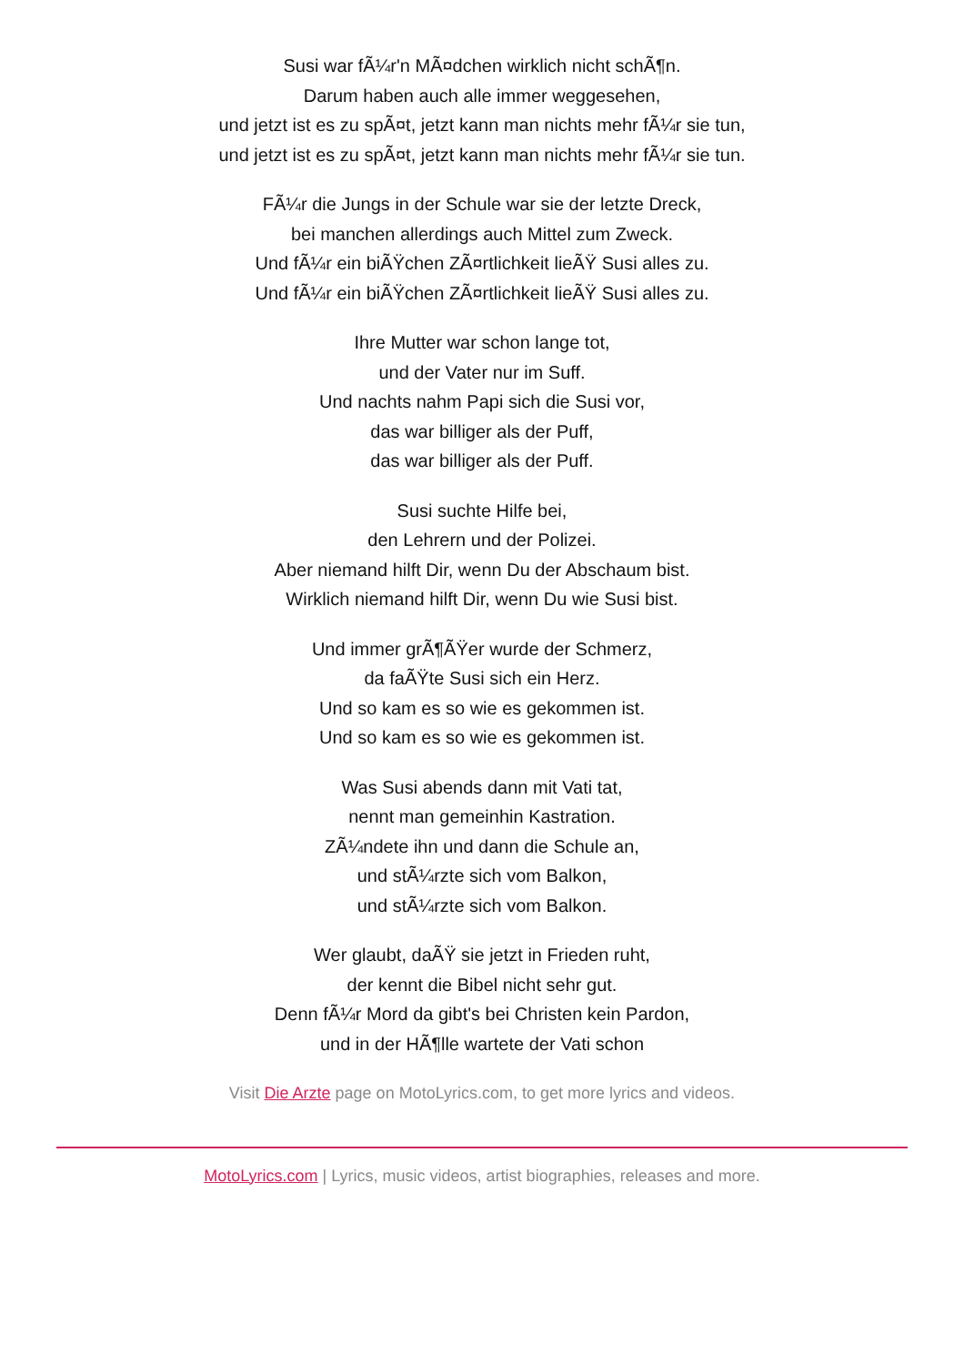Susi war fÃ¼r'n MÃ¤dchen wirklich nicht schÃ¶n.
Darum haben auch alle immer weggesehen,
und jetzt ist es zu spÃ¤t, jetzt kann man nichts mehr fÃ¼r sie tun,
und jetzt ist es zu spÃ¤t, jetzt kann man nichts mehr fÃ¼r sie tun.
FÃ¼r die Jungs in der Schule war sie der letzte Dreck,
bei manchen allerdings auch Mittel zum Zweck.
Und fÃ¼r ein biÃŸchen ZÃ¤rtlichkeit lieÃŸ Susi alles zu.
Und fÃ¼r ein biÃŸchen ZÃ¤rtlichkeit lieÃŸ Susi alles zu.
Ihre Mutter war schon lange tot,
und der Vater nur im Suff.
Und nachts nahm Papi sich die Susi vor,
das war billiger als der Puff,
das war billiger als der Puff.
Susi suchte Hilfe bei,
den Lehrern und der Polizei.
Aber niemand hilft Dir, wenn Du der Abschaum bist.
Wirklich niemand hilft Dir, wenn Du wie Susi bist.
Und immer grÃ¶ÃŸer wurde der Schmerz,
da faÃŸte Susi sich ein Herz.
Und so kam es so wie es gekommen ist.
Und so kam es so wie es gekommen ist.
Was Susi abends dann mit Vati tat,
nennt man gemeinhin Kastration.
ZÃ¼ndete ihn und dann die Schule an,
und stÃ¼rzte sich vom Balkon,
und stÃ¼rzte sich vom Balkon.
Wer glaubt, daÃŸ sie jetzt in Frieden ruht,
der kennt die Bibel nicht sehr gut.
Denn fÃ¼r Mord da gibt's bei Christen kein Pardon,
und in der HÃ¶lle wartete der Vati schon
Visit Die Arzte page on MotoLyrics.com, to get more lyrics and videos.
MotoLyrics.com | Lyrics, music videos, artist biographies, releases and more.